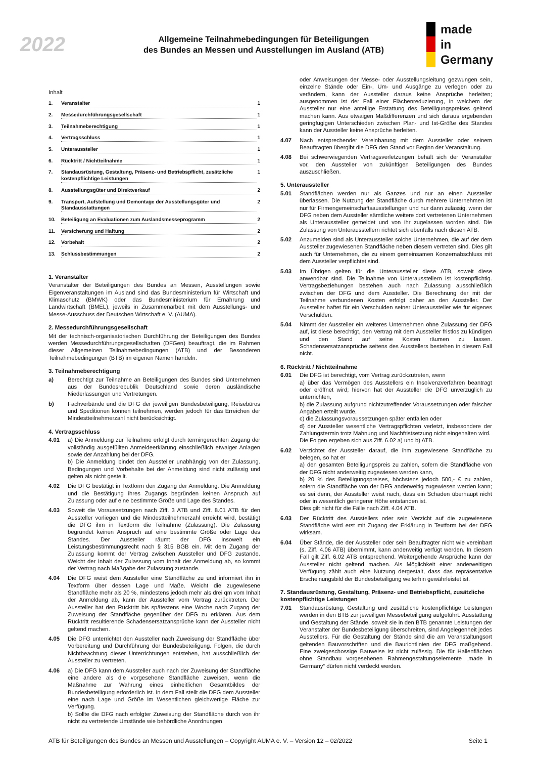2022
Allgemeine Teilnahmebedingungen für Beteiligungen
des Bundes an Messen und Ausstellungen im Ausland (ATB)
made
in
Germany
Inhalt
1. Veranstalter 1
2. Messedurchführungsgesellschaft 1
3. Teilnahmeberechtigung 1
4. Vertragsschluss 1
5. Unteraussteller 1
6. Rücktritt / Nichtteilnahme 1
7. Standausrüstung, Gestaltung, Präsenz- und Betriebspflicht, zusätzliche kostenpflichtige Leistungen 1
8. Ausstellungsgüter und Direktverkauf 2
9. Transport, Aufstellung und Demontage der Ausstellungsgüter und Standausstattungen 2
10. Beteiligung an Evaluationen zum Auslandsmesseprogramm 2
11. Versicherung und Haftung 2
12. Vorbehalt 2
13. Schlussbestimmungen 2
1. Veranstalter
Veranstalter der Beteiligungen des Bundes an Messen, Ausstellungen sowie Eigenveranstaltungen im Ausland sind das Bundesministerium für Wirtschaft und Klimaschutz (BMWK) oder das Bundesministerium für Ernährung und Landwirtschaft (BMEL), jeweils in Zusammenarbeit mit dem Ausstellungs- und Messe-Ausschuss der Deutschen Wirtschaft e. V. (AUMA).
2. Messedurchführungsgesellschaft
Mit der technisch-organisatorischen Durchführung der Beteiligungen des Bundes werden Messedurchführungsgesellschaften (DFGen) beauftragt, die im Rahmen dieser Allgemeinen Teilnahmebedingungen (ATB) und der Besonderen Teilnahmebedingungen (BTB) im eigenen Namen handeln.
3. Teilnahmeberechtigung
a) Berechtigt zur Teilnahme an Beteiligungen des Bundes sind Unternehmen aus der Bundesrepublik Deutschland sowie deren ausländische Niederlassungen und Vertretungen.
b) Fachverbände und die DFG der jeweiligen Bundesbeteiligung, Reisebüros und Speditionen können teilnehmen, werden jedoch für das Erreichen der Mindestteilnehmerzahl nicht berücksichtigt.
4. Vertragsschluss
4.01 a) Die Anmeldung zur Teilnahme erfolgt durch termingerechten Zugang der vollständig ausgefüllten Anmeldeerklärung einschließlich etwaiger Anlagen sowie der Anzahlung bei der DFG.
b) Die Anmeldung bindet den Aussteller unabhängig von der Zulassung. Bedingungen und Vorbehalte bei der Anmeldung sind nicht zulässig und gelten als nicht gestellt.
4.02 Die DFG bestätigt in Textform den Zugang der Anmeldung. Die Anmeldung und die Bestätigung ihres Zugangs begründen keinen Anspruch auf Zulassung oder auf eine bestimmte Größe und Lage des Standes.
4.03 Soweit die Voraussetzungen nach Ziff. 3 ATB und Ziff. 8.01 ATB für den Aussteller vorliegen und die Mindestteilnehmerzahl erreicht wird, bestätigt die DFG ihm in Textform die Teilnahme (Zulassung). Die Zulassung begründet keinen Anspruch auf eine bestimmte Größe oder Lage des Standes. Der Aussteller räumt der DFG insoweit ein Leistungsbestimmungsrecht nach § 315 BGB ein. Mit dem Zugang der Zulassung kommt der Vertrag zwischen Aussteller und DFG zustande. Weicht der Inhalt der Zulassung vom Inhalt der Anmeldung ab, so kommt der Vertrag nach Maßgabe der Zulassung zustande.
4.04 Die DFG weist dem Aussteller eine Standfläche zu und informiert ihn in Textform über dessen Lage und Maße. Weicht die zugewiesene Standfläche mehr als 20 %, mindestens jedoch mehr als drei qm vom Inhalt der Anmeldung ab, kann der Aussteller vom Vertrag zurücktreten. Der Aussteller hat den Rücktritt bis spätestens eine Woche nach Zugang der Zuweisung der Standfläche gegenüber der DFG zu erklären. Aus dem Rücktritt resultierende Schadensersatzansprüche kann der Aussteller nicht geltend machen.
4.05 Die DFG unterrichtet den Aussteller nach Zuweisung der Standfläche über Vorbereitung und Durchführung der Bundesbeteiligung. Folgen, die durch Nichtbeachtung dieser Unterrichtungen entstehen, hat ausschließlich der Aussteller zu vertreten.
4.06 a) Die DFG kann dem Aussteller auch nach der Zuweisung der Standfläche eine andere als die vorgesehene Standfläche zuweisen, wenn die Maßnahme zur Wahrung eines einheitlichen Gesamtbildes der Bundesbeteiligung erforderlich ist. In dem Fall stellt die DFG dem Aussteller eine nach Lage und Größe im Wesentlichen gleichwertige Fläche zur Verfügung.
b) Sollte die DFG nach erfolgter Zuweisung der Standfläche durch von ihr nicht zu vertretende Umstände wie behördliche Anordnungen
oder Anweisungen der Messe- oder Ausstellungsleitung gezwungen sein, einzelne Stände oder Ein-, Um- und Ausgänge zu verlegen oder zu verändern, kann der Aussteller daraus keine Ansprüche herleiten; ausgenommen ist der Fall einer Flächenreduzierung, in welchem der Aussteller nur eine anteilige Erstattung des Beteiligungspreises geltend machen kann. Aus etwaigen Maßdifferenzen und sich daraus ergebenden geringfügigen Unterschieden zwischen Plan- und Ist-Größe des Standes kann der Aussteller keine Ansprüche herleiten.
4.07 Nach entsprechender Vereinbarung mit dem Aussteller oder seinem Beauftragten übergibt die DFG den Stand vor Beginn der Veranstaltung.
4.08 Bei schwerwiegenden Vertragsverletzungen behält sich der Veranstalter vor, den Aussteller von zukünftigen Beteiligungen des Bundes auszuschließen.
5. Unteraussteller
5.01 Standflächen werden nur als Ganzes und nur an einen Aussteller überlassen. Die Nutzung der Standfläche durch mehrere Unternehmen ist nur für Firmengemeinschaftsausstellungen und nur dann zulässig, wenn der DFG neben dem Aussteller sämtliche weitere dort vertretenen Unternehmen als Unteraussteller gemeldet und von ihr zugelassen worden sind. Die Zulassung von Unterausstellern richtet sich ebenfalls nach diesen ATB.
5.02 Anzumelden sind als Unteraussteller solche Unternehmen, die auf der dem Aussteller zugewiesenen Standfläche neben diesem vertreten sind. Dies gilt auch für Unternehmen, die zu einem gemeinsamen Konzernabschluss mit dem Aussteller verpflichtet sind.
5.03 Im Übrigen gelten für die Unteraussteller diese ATB, soweit diese anwendbar sind. Die Teilnahme von Unterausstellern ist kostenpflichtig. Vertragsbeziehungen bestehen auch nach Zulassung ausschließlich zwischen der DFG und dem Aussteller. Die Berechnung der mit der Teilnahme verbundenen Kosten erfolgt daher an den Aussteller. Der Aussteller haftet für ein Verschulden seiner Unteraussteller wie für eigenes Verschulden.
5.04 Nimmt der Aussteller ein weiteres Unternehmen ohne Zulassung der DFG auf, ist diese berechtigt, den Vertrag mit dem Aussteller fristlos zu kündigen und den Stand auf seine Kosten räumen zu lassen. Schadensersatzansprüche seitens des Ausstellers bestehen in diesem Fall nicht.
6. Rücktritt / Nichtteilnahme
6.01 Die DFG ist berechtigt, vom Vertrag zurückzutreten, wenn
a) über das Vermögen des Ausstellers ein Insolvenzverfahren beantragt oder eröffnet wird; hiervon hat der Aussteller die DFG unverzüglich zu unterrichten,
b) die Zulassung aufgrund nichtzutreffender Voraussetzungen oder falscher Angaben erteilt wurde,
c) die Zulassungsvoraussetzungen später entfallen oder
d) der Aussteller wesentliche Vertragspflichten verletzt, insbesondere der Zahlungstermin trotz Mahnung und Nachfristsetzung nicht eingehalten wird.
Die Folgen ergeben sich aus Ziff. 6.02 a) und b) ATB.
6.02 Verzichtet der Aussteller darauf, die ihm zugewiesene Standfläche zu belegen, so hat er
a) den gesamten Beteiligungspreis zu zahlen, sofern die Standfläche von der DFG nicht anderweitig zugewiesen werden kann,
b) 20 % des Beteiligungspreises, höchstens jedoch 500,- € zu zahlen, sofern die Standfläche von der DFG anderweitig zugewiesen werden kann; es sei denn, der Aussteller weist nach, dass ein Schaden überhaupt nicht oder in wesentlich geringerer Höhe entstanden ist.
Dies gilt nicht für die Fälle nach Ziff. 4.04 ATB.
6.03 Der Rücktritt des Ausstellers oder sein Verzicht auf die zugewiesene Standfläche wird erst mit Zugang der Erklärung in Textform bei der DFG wirksam.
6.04 Über Stände, die der Aussteller oder sein Beauftragter nicht wie vereinbart (s. Ziff. 4.06 ATB) übernimmt, kann anderweitig verfügt werden. In diesem Fall gilt Ziff. 6.02 ATB entsprechend. Weitergehende Ansprüche kann der Aussteller nicht geltend machen. Als Möglichkeit einer anderweitigen Verfügung zählt auch eine Nutzung dergestalt, dass das repräsentative Erscheinungsbild der Bundesbeteiligung weiterhin gewährleistet ist.
7. Standausrüstung, Gestaltung, Präsenz- und Betriebspflicht, zusätzliche kostenpflichtige Leistungen
7.01 Standausrüstung, Gestaltung und zusätzliche kostenpflichtige Leistungen werden in den BTB zur jeweiligen Messebeteiligung aufgeführt. Ausstattung und Gestaltung der Stände, soweit sie in den BTB genannte Leistungen der Veranstalter der Bundesbeteiligung überschreiten, sind Angelegenheit jedes Ausstellers. Für die Gestaltung der Stände sind die am Veranstaltungsort geltenden Bauvorschriften und die Baurichtlinien der DFG maßgebend. Eine zweigeschossige Bauweise ist nicht zulässig. Die für Hallenflächen ohne Standbau vorgesehenen Rahmengestaltungselemente „made in Germany“ dürfen nicht verdeckt werden.
ATB für Beteiligungen des Bundes an Messen und Ausstellungen – Copyright AUMA e. V. – Version 12 – 02/2022 Seite 1